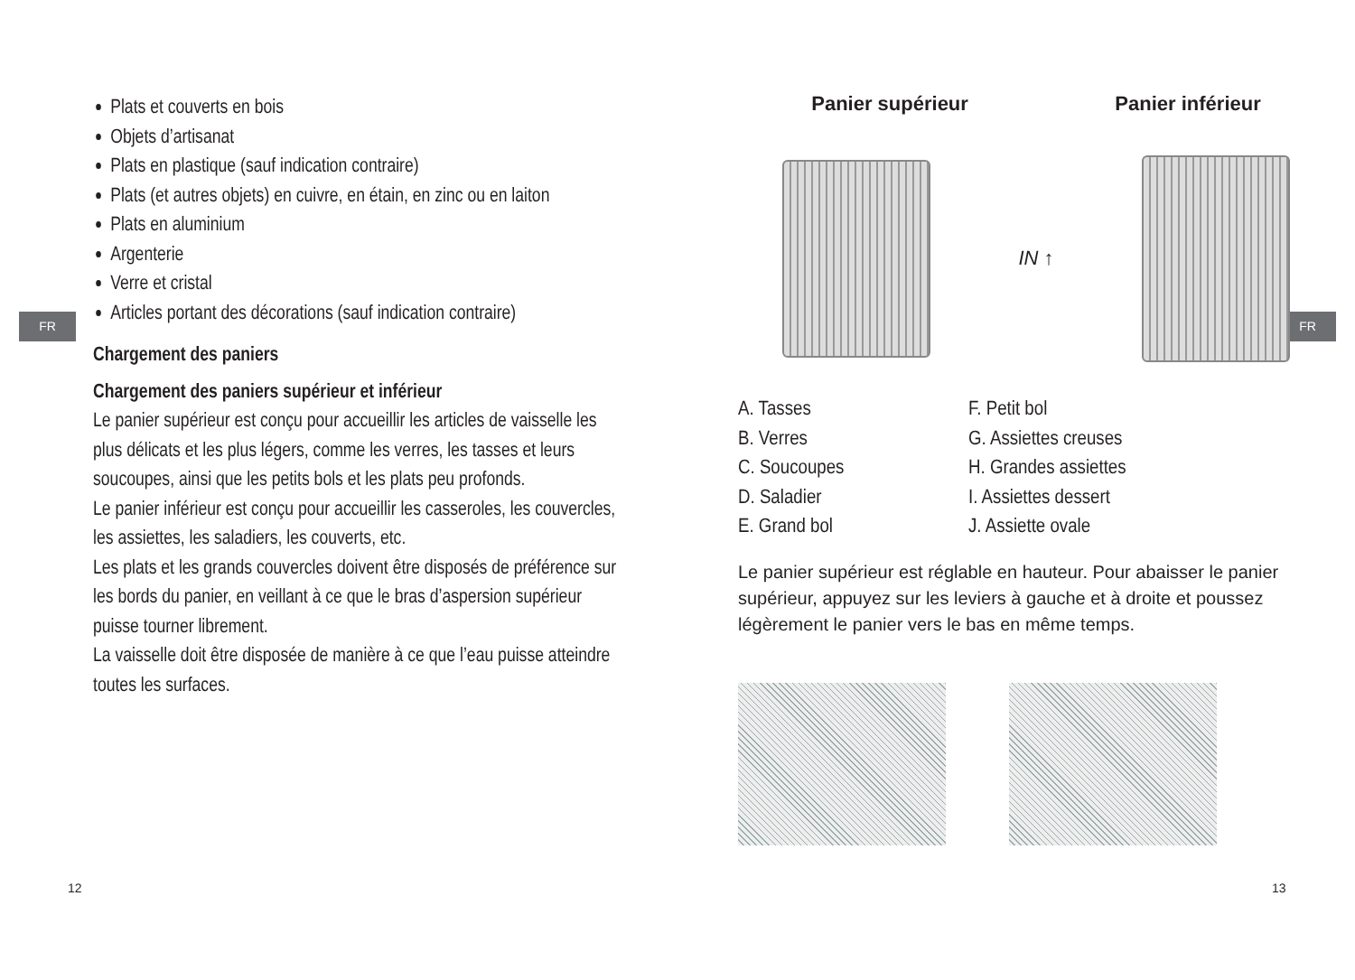FR
Plats et couverts en bois
Objets d’artisanat
Plats en plastique (sauf indication contraire)
Plats (et autres objets) en cuivre, en étain, en zinc ou en laiton
Plats en aluminium
Argenterie
Verre et cristal
Articles portant des décorations (sauf indication contraire)
Chargement des paniers
Chargement des paniers supérieur et inférieur
Le panier supérieur est conçu pour accueillir les articles de vaisselle les plus délicats et les plus légers, comme les verres, les tasses et leurs soucoupes, ainsi que les petits bols et les plats peu profonds.
Le panier inférieur est conçu pour accueillir les casseroles, les couvercles, les assiettes, les saladiers, les couverts, etc.
Les plats et les grands couvercles doivent être disposés de préférence sur les bords du panier, en veillant à ce que le bras d’aspersion supérieur puisse tourner librement.
La vaisselle doit être disposée de manière à ce que l’eau puisse atteindre toutes les surfaces.
12
FR
Panier supérieur Panier inférieur
IN ↑
A. Tasses
B. Verres
C. Soucoupes
D. Saladier
E. Grand bol
F. Petit bol
G. Assiettes creuses
H. Grandes assiettes
I. Assiettes dessert
J. Assiette ovale
Le panier supérieur est réglable en hauteur. Pour abaisser le panier supérieur, appuyez sur les leviers à gauche et à droite et poussez légèrement le panier vers le bas en même temps.
13